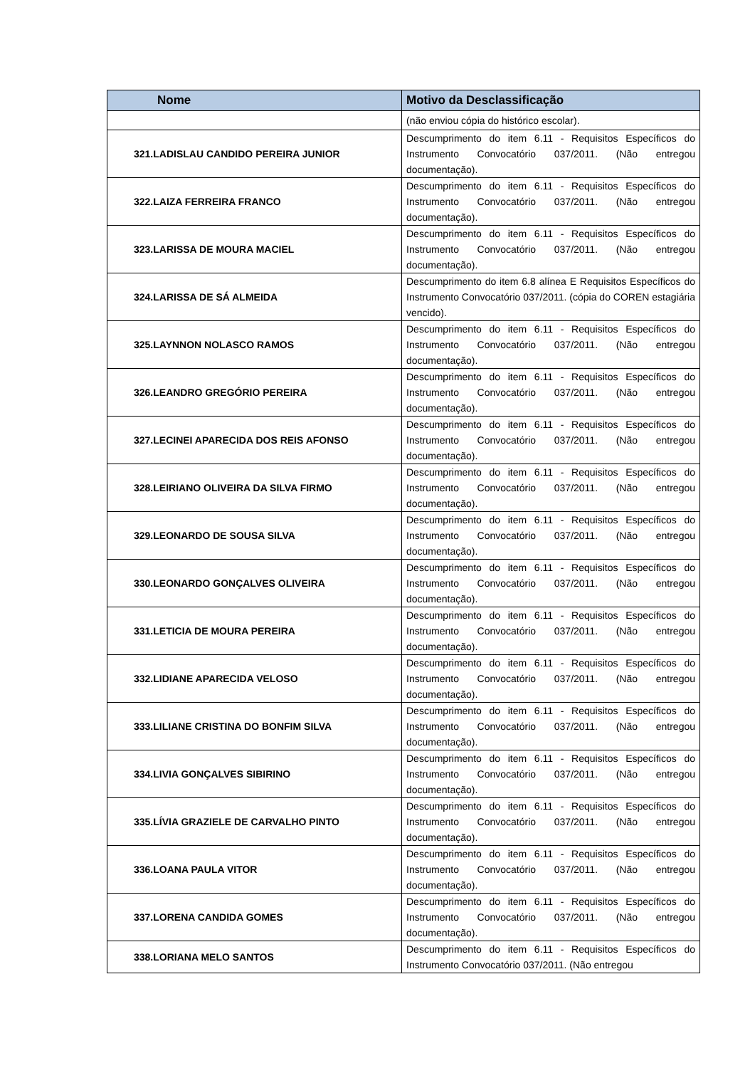| Nome | Motivo da Desclassificação |
| --- | --- |
| | (não enviou cópia do histórico escolar). |
| 321.LADISLAU CANDIDO PEREIRA JUNIOR | Descumprimento do item 6.11 - Requisitos Específicos do Instrumento Convocatório 037/2011. (Não entregou documentação). |
| 322.LAIZA FERREIRA FRANCO | Descumprimento do item 6.11 - Requisitos Específicos do Instrumento Convocatório 037/2011. (Não entregou documentação). |
| 323.LARISSA DE MOURA MACIEL | Descumprimento do item 6.11 - Requisitos Específicos do Instrumento Convocatório 037/2011. (Não entregou documentação). |
| 324.LARISSA DE SÁ ALMEIDA | Descumprimento do item 6.8 alínea E Requisitos Específicos do Instrumento Convocatório 037/2011. (cópia do COREN estagiária vencido). |
| 325.LAYNNON NOLASCO RAMOS | Descumprimento do item 6.11 - Requisitos Específicos do Instrumento Convocatório 037/2011. (Não entregou documentação). |
| 326.LEANDRO GREGÓRIO PEREIRA | Descumprimento do item 6.11 - Requisitos Específicos do Instrumento Convocatório 037/2011. (Não entregou documentação). |
| 327.LECINEI APARECIDA DOS REIS AFONSO | Descumprimento do item 6.11 - Requisitos Específicos do Instrumento Convocatório 037/2011. (Não entregou documentação). |
| 328.LEIRIANO OLIVEIRA DA SILVA FIRMO | Descumprimento do item 6.11 - Requisitos Específicos do Instrumento Convocatório 037/2011. (Não entregou documentação). |
| 329.LEONARDO DE SOUSA SILVA | Descumprimento do item 6.11 - Requisitos Específicos do Instrumento Convocatório 037/2011. (Não entregou documentação). |
| 330.LEONARDO GONÇALVES OLIVEIRA | Descumprimento do item 6.11 - Requisitos Específicos do Instrumento Convocatório 037/2011. (Não entregou documentação). |
| 331.LETICIA DE MOURA PEREIRA | Descumprimento do item 6.11 - Requisitos Específicos do Instrumento Convocatório 037/2011. (Não entregou documentação). |
| 332.LIDIANE APARECIDA VELOSO | Descumprimento do item 6.11 - Requisitos Específicos do Instrumento Convocatório 037/2011. (Não entregou documentação). |
| 333.LILIANE CRISTINA DO BONFIM SILVA | Descumprimento do item 6.11 - Requisitos Específicos do Instrumento Convocatório 037/2011. (Não entregou documentação). |
| 334.LIVIA GONÇALVES SIBIRINO | Descumprimento do item 6.11 - Requisitos Específicos do Instrumento Convocatório 037/2011. (Não entregou documentação). |
| 335.LÍVIA GRAZIELE DE CARVALHO PINTO | Descumprimento do item 6.11 - Requisitos Específicos do Instrumento Convocatório 037/2011. (Não entregou documentação). |
| 336.LOANA PAULA VITOR | Descumprimento do item 6.11 - Requisitos Específicos do Instrumento Convocatório 037/2011. (Não entregou documentação). |
| 337.LORENA CANDIDA GOMES | Descumprimento do item 6.11 - Requisitos Específicos do Instrumento Convocatório 037/2011. (Não entregou documentação). |
| 338.LORIANA MELO SANTOS | Descumprimento do item 6.11 - Requisitos Específicos do Instrumento Convocatório 037/2011. (Não entregou |